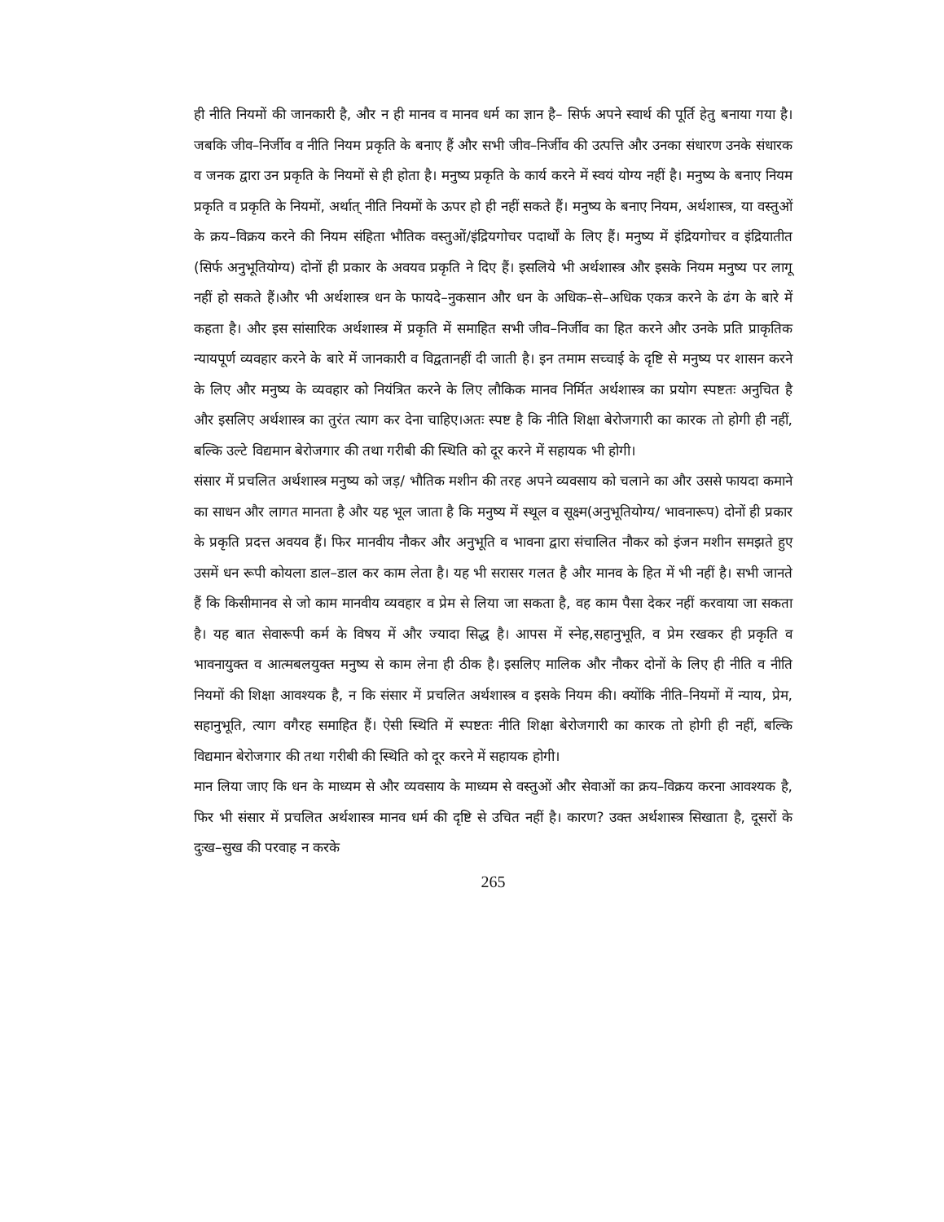ही नीति नियमों की जानकारी है, और न ही मानव व मानव धर्म का ज्ञान है– सिर्फ अपने स्वार्थ की पूर्ति हेतु बनाया गया है। जबकि जीव–निर्जीव व नीति नियम प्रकृति के बनाए हैं और सभी जीव–निर्जीव की उत्पत्ति और उनका संधारण उनके संधारक व जनक द्वारा उन प्रकृति के नियमों से ही होता है। मनुष्य प्रकृति के कार्य करने में स्वयं योग्य नहीं है। मनुष्य के बनाए नियम प्रकृति व प्रकृति के नियमों, अर्थात् नीति नियमों के ऊपर हो ही नहीं सकते हैं। मनुष्य के बनाए नियम, अर्थशास्त्र, या वस्तुओं के क्रय–विक्रय करने की नियम संहिता भौतिक वस्तुओं/इंद्रियगोचर पदार्थों के लिए हैं। मनुष्य में इंद्रियगोचर व इंद्रियातीत (सिर्फ अनुभूतियोग्य) दोनों ही प्रकार के अवयव प्रकृति ने दिए हैं। इसलिये भी अर्थशास्त्र और इसके नियम मनुष्य पर लागू नहीं हो सकते हैं।और भी अर्थशास्त्र धन के फायदे–नुकसान और धन के अधिक–से–अधिक एकत्र करने के ढंग के बारे में कहता है। और इस सांसारिक अर्थशास्त्र में प्रकृति में समाहित सभी जीव–निर्जीव का हित करने और उनके प्रति प्राकृतिक न्यायपूर्ण व्यवहार करने के बारे में जानकारी व विद्वतानहीं दी जाती है। इन तमाम सच्चाई के दृष्टि से मनुष्य पर शासन करने के लिए और मनुष्य के व्यवहार को नियंत्रित करने के लिए लौकिक मानव निर्मित अर्थशास्त्र का प्रयोग स्पष्टतः अनुचित है और इसलिए अर्थशास्त्र का तुरंत त्याग कर देना चाहिए।अतः स्पष्ट है कि नीति शिक्षा बेरोजगारी का कारक तो होगी ही नहीं, बल्कि उल्टे विद्यमान बेरोजगार की तथा गरीबी की स्थिति को दूर करने में सहायक भी होगी।
संसार में प्रचलित अर्थशास्त्र मनुष्य को जड़/ भौतिक मशीन की तरह अपने व्यवसाय को चलाने का और उससे फायदा कमाने का साधन और लागत मानता है और यह भूल जाता है कि मनुष्य में स्थूल व सूक्ष्म(अनुभूतियोग्य/ भावनारूप) दोनों ही प्रकार के प्रकृति प्रदत्त अवयव हैं। फिर मानवीय नौकर और अनुभूति व भावना द्वारा संचालित नौकर को इंजन मशीन समझते हुए उसमें धन रूपी कोयला डाल–डाल कर काम लेता है। यह भी सरासर गलत है और मानव के हित में भी नहीं है। सभी जानते हैं कि किसीमानव से जो काम मानवीय व्यवहार व प्रेम से लिया जा सकता है, वह काम पैसा देकर नहीं करवाया जा सकता है। यह बात सेवारूपी कर्म के विषय में और ज्यादा सिद्ध है। आपस में स्नेह,सहानुभूति, व प्रेम रखकर ही प्रकृति व भावनायुक्त व आत्मबलयुक्त मनुष्य से काम लेना ही ठीक है। इसलिए मालिक और नौकर दोनों के लिए ही नीति व नीति नियमों की शिक्षा आवश्यक है, न कि संसार में प्रचलित अर्थशास्त्र व इसके नियम की। क्योंकि नीति–नियमों में न्याय, प्रेम, सहानुभूति, त्याग वगैरह समाहित हैं। ऐसी स्थिति में स्पष्टतः नीति शिक्षा बेरोजगारी का कारक तो होगी ही नहीं, बल्कि विद्यमान बेरोजगार की तथा गरीबी की स्थिति को दूर करने में सहायक होगी।
मान लिया जाए कि धन के माध्यम से और व्यवसाय के माध्यम से वस्तुओं और सेवाओं का क्रय–विक्रय करना आवश्यक है, फिर भी संसार में प्रचलित अर्थशास्त्र मानव धर्म की दृष्टि से उचित नहीं है। कारण? उक्त अर्थशास्त्र सिखाता है, दूसरों के दुःख–सुख की परवाह न करके
265